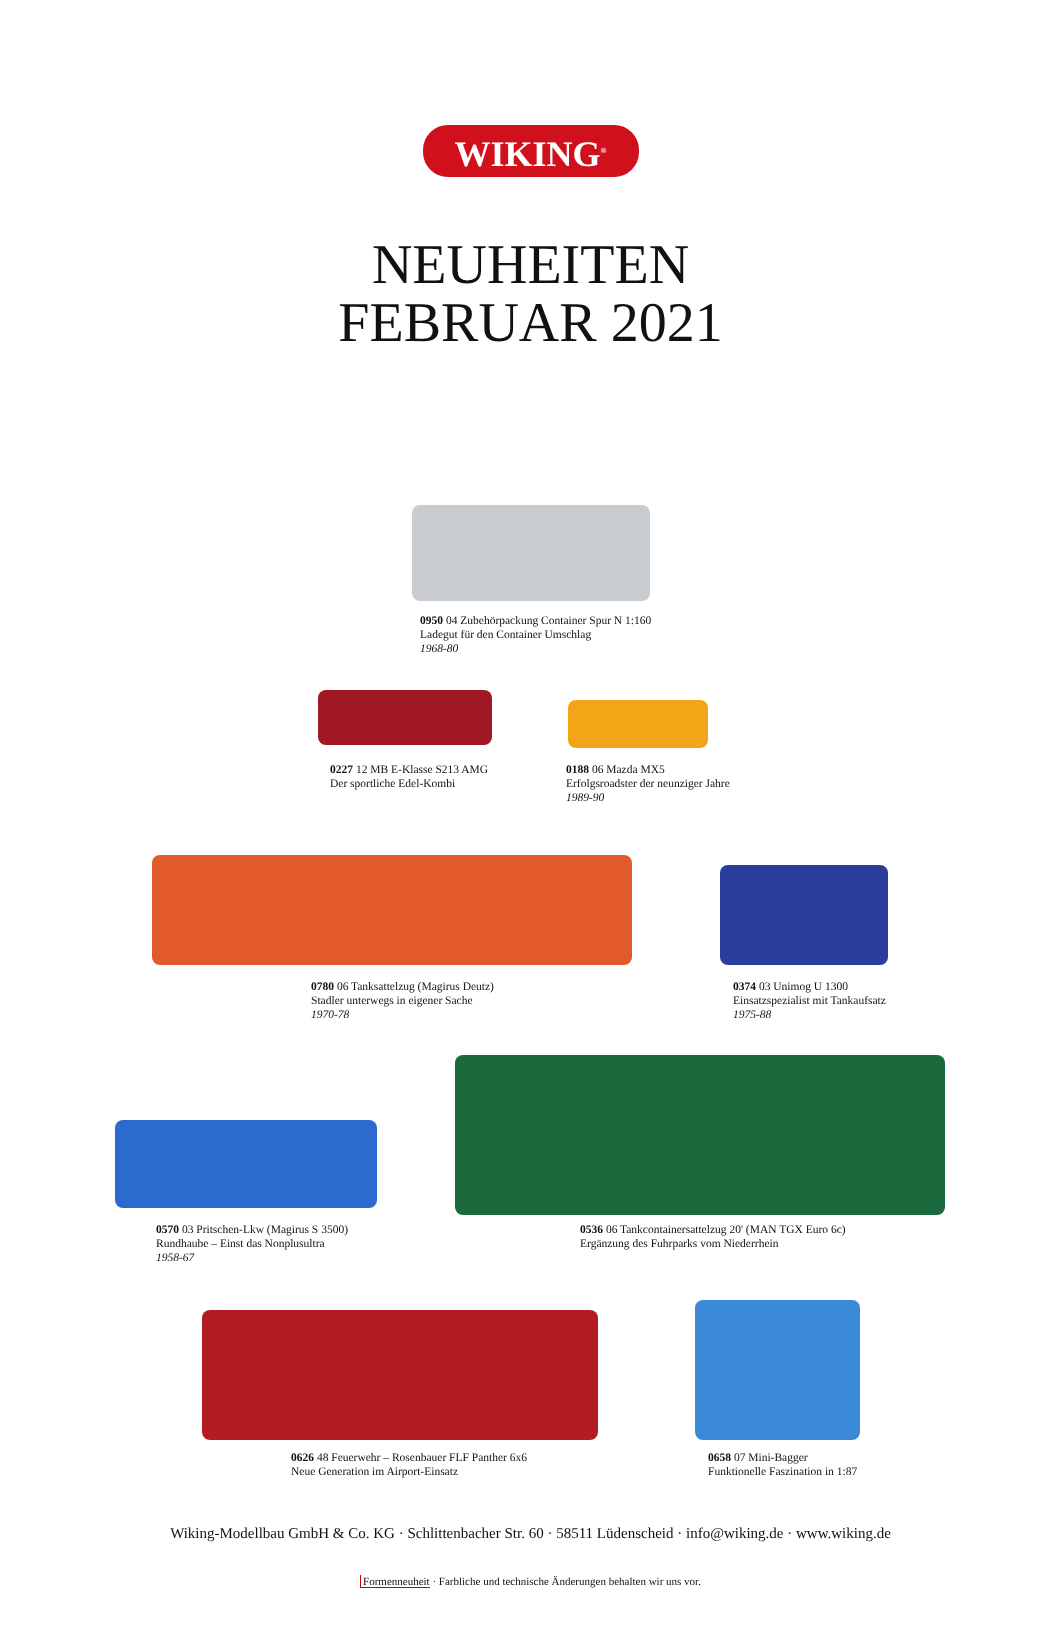WIKING<sup>®</sup>
NEUHEITEN
FEBRUAR 2021
0950 04 Zubehörpackung Container Spur N 1:160
Ladegut für den Container Umschlag
1968-80
0227 12 MB E-Klasse S213 AMG
Der sportliche Edel-Kombi
0188 06 Mazda MX5
Erfolgsroadster der neunziger Jahre
1989-90
0780 06 Tanksattelzug (Magirus Deutz)
Stadler unterwegs in eigener Sache
1970-78
0374 03 Unimog U 1300
Einsatzspezialist mit Tankaufsatz
1975-88
0570 03 Pritschen-Lkw (Magirus S 3500)
Rundhaube – Einst das Nonplusultra
1958-67
0536 06 Tankcontainersattelzug 20' (MAN TGX Euro 6c)
Ergänzung des Fuhrparks vom Niederrhein
0626 48 Feuerwehr – Rosenbauer FLF Panther 6x6
Neue Generation im Airport-Einsatz
0658 07 Mini-Bagger
Funktionelle Faszination in 1:87
Wiking-Modellbau GmbH & Co. KG · Schlittenbacher Str. 60 · 58511 Lüdenscheid · info@wiking.de · www.wiking.de
Formenneuheit · Farbliche und technische Änderungen behalten wir uns vor.